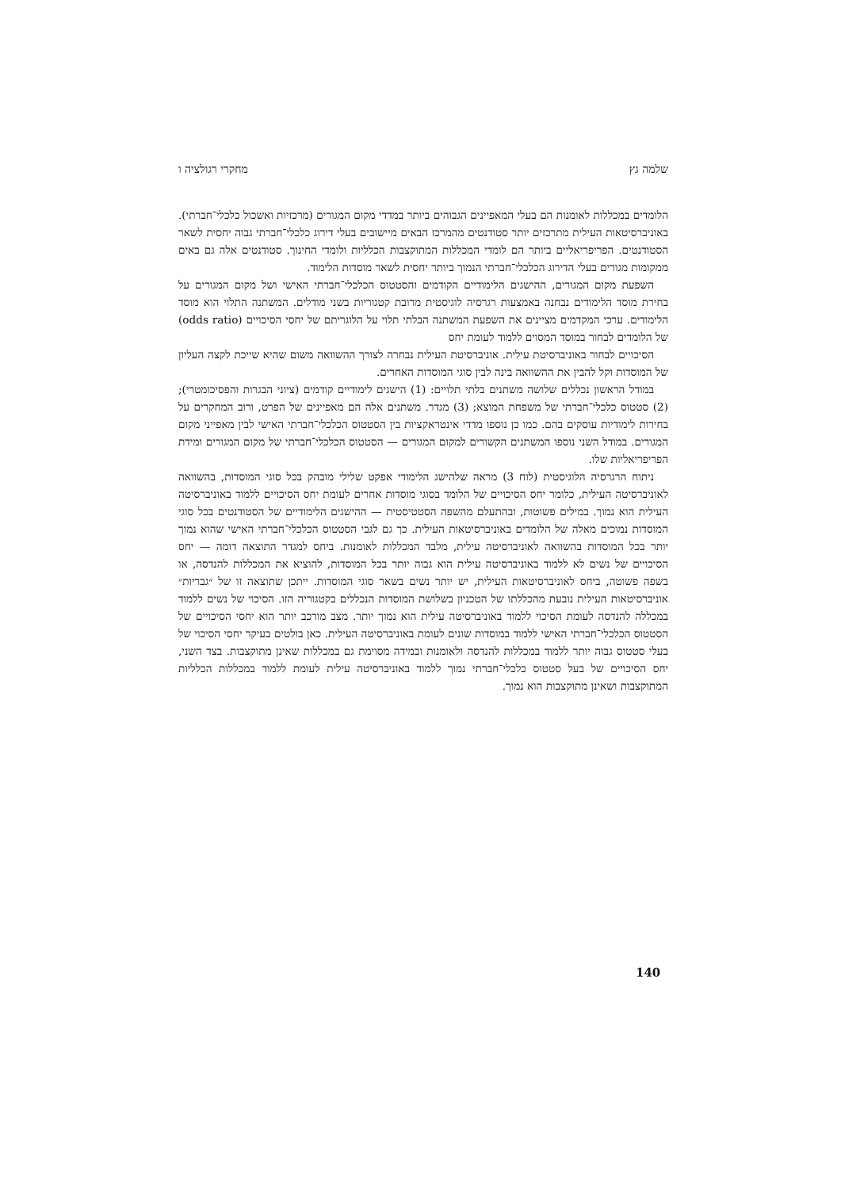שלמה גץ מחקרי רגולציה ו
הלומדים במכללות לאומנות הם בעלי המאפיינים הגבוהים ביותר במדדי מקום המגורים (מרכזיות ואשכול כלכלי־חברתי). באוניברסיטאות העילית מתרכזים יותר סטודנטים מהמרכז הבאים מיישובים בעלי דירוג כלכלי־חברתי גבוה יחסית לשאר הסטודנטים. הפריפריאליים ביותר הם לומדי המכללות המתוקצבות הכלליות ולומדי החינוך. סטודנטים אלה גם באים ממקומות מגורים בעלי הדירוג הכלכלי־חברתי הנמוך ביותר יחסית לשאר מוסדות הלימוד.
השפעת מקום המגורים, ההישגים הלימודיים הקודמים והסטטוס הכלכלי־חברתי האישי ושל מקום המגורים על בחירת מוסד הלימודים נבחנה באמצעות רגרסיה לוגיסטית מרובת קטגוריות בשני מודלים. המשתנה התלוי הוא מוסד הלימודים. ערכי המקדמים מציינים את השפעת המשתנה הבלתי תלוי על הלוגריתם של יחסי הסיכויים (odds ratio) של הלומדים לבחור במוסד המסוים ללמוד לעומת יחס
הסיכויים לבחור באוניברסיטת עילית. אוניברסיטת העילית נבחרה לצורך ההשוואה משום שהיא שייכת לקצה העליון של המוסדות וקל להבין את ההשוואה בינה לבין סוגי המוסדות האחרים.
במודל הראשון נכללים שלושה משתנים בלתי תלויים: (1) הישגים לימודיים קודמים (ציוני הבגרות והפסיכומטרי); (2) סטטוס כלכלי־חברתי של משפחת המוצא; (3) מגדר. משתנים אלה הם מאפיינים של הפרט, ורוב המחקרים על בחירות לימודיות עוסקים בהם. כמו כן נוספו מדדי אינטראקציות בין הסטטוס הכלכלי־חברתי האישי לבין מאפייני מקום המגורים. במודל השני נוספו המשתנים הקשורים למקום המגורים — הסטטוס הכלכלי־חברתי של מקום המגורים ומידת הפריפריאליות שלו.
ניתוח הרגרסיה הלוגיסטית (לוח 3) מראה שלהישג הלימודי אפקט שלילי מובהק בכל סוגי המוסדות, בהשוואה לאוניברסיטה העילית, כלומר יחס הסיכויים של הלומד בסוגי מוסדות אחרים לעומת יחס הסיכויים ללמוד באוניברסיטה העילית הוא נמוך. במילים פשוטות, ובהתעלם מהשפה הסטטיסטית — ההישגים הלימודיים של הסטודנטים בכל סוגי המוסדות נמוכים מאלה של הלומדים באוניברסיטאות העילית. כך גם לגבי הסטטוס הכלכלי־חברתי האישי שהוא נמוך יותר בכל המוסדות בהשוואה לאוניברסיטה עילית, מלבד המכללות לאומנות. ביחס למגדר התוצאה דומה — יחס הסיכויים של נשים לא ללמוד באוניברסיטה עילית הוא גבוה יותר בכל המוסדות, להוציא את המכללות להנדסה, או בשפה פשוטה, ביחס לאוניברסיטאות העילית, יש יותר נשים בשאר סוגי המוסדות. ייתכן שתוצאה זו של ״גבריות״ אוניברסיטאות העילית נובעת מהכללתו של הטכניון בשלושת המוסדות הנכללים בקטגוריה הזו. הסיכוי של נשים ללמוד במכללה להנדסה לעומת הסיכוי ללמוד באוניברסיטה עילית הוא נמוך יותר. מצב מורכב יותר הוא יחסי הסיכויים של הסטטוס הכלכלי־חברתי האישי ללמוד במוסדות שונים לעומת באוניברסיטה העילית. כאן בולטים בעיקר יחסי הסיכוי של בעלי סטטוס גבוה יותר ללמוד במכללות להנדסה ולאומנות ובמידה מסוימת גם במכללות שאינן מתוקצבות. בצד השני, יחס הסיכויים של בעל סטטוס כלכלי־חברתי נמוך ללמוד באוניברסיטה עילית לעומת ללמוד במכללות הכלליות המתוקצבות ושאינן מתוקצבות הוא נמוך.
140